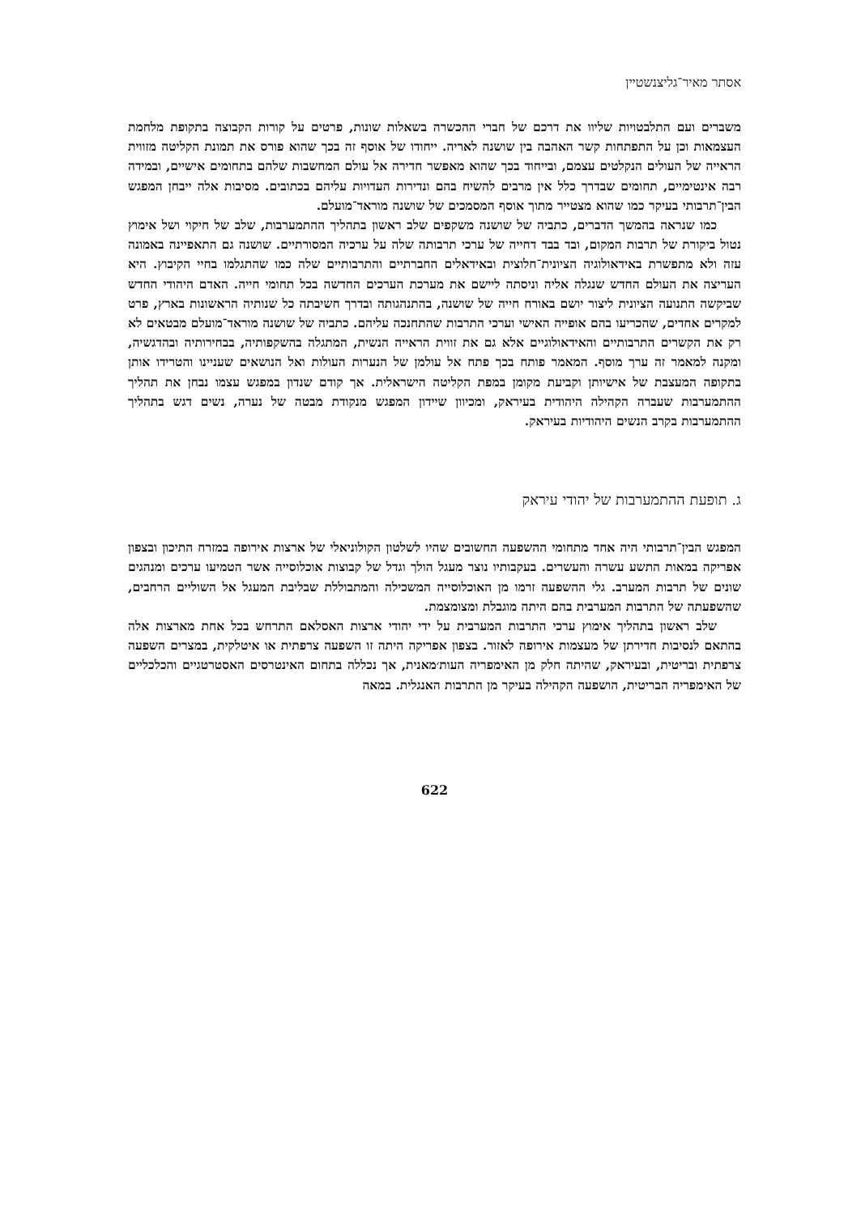אסתר מאיר־גליצנשטיין
משברים ועם התלבטויות שליוו את דרכם של חברי ההכשרה בשאלות שונות, פרטים על קורות הקבוצה בתקופת מלחמת העצמאות וכן על התפתחות קשר האהבה בין שושנה לאריה. ייחודו של אוסף זה בכך שהוא פורס את תמונת הקליטה מזווית הראייה של העולים הנקלטים עצמם, ובייחוד בכך שהוא מאפשר חדירה אל עולם המחשבות שלהם בתחומים אישיים, ובמידה רבה אינטימיים, תחומים שבדרך כלל אין מרבים להשיח בהם ונדירות העדויות עליהם בכתובים. מסיבות אלה ייבחן המפגש הבין־תרבותי בעיקר כמו שהוא מצטייר מתוך אוסף המסמכים של שושנה מוראד־מועלם.
כמו שנראה בהמשך הדברים, כתביה של שושנה משקפים שלב ראשון בתהליך ההתמערבות, שלב של חיקוי ושל אימוץ נטול ביקורת של תרבות המקום, ובד בבד דחייה של ערכי תרבותה שלה על ערכיה המסורתיים. שושנה גם התאפיינה באמונה עזה ולא מתפשרת באידאולוגיה הציונית־חלוצית ובאידאלים החברתיים והתרבותיים שלה כמו שהתגלמו בחיי הקיבוץ. היא העריצה את העולם החדש שנגלה אליה וניסתה ליישם את מערכת הערכים החדשה בכל תחומי חייה. האדם היהודי החדש שביקשה התנועה הציונית ליצור יושם באורח חייה של שושנה, בהתנהגותה ובדרך חשיבתה כל שנותיה הראשונות בארץ, פרט למקרים אחדים, שהכריעו בהם אופייה האישי וערכי התרבות שהתחנכה עליהם. כתביה של שושנה מוראד־מועלם מבטאים לא רק את הקשרים התרבותיים והאידאולוגיים אלא גם את זווית הראייה הנשית, המתגלה בהשקפותיה, בבחירותיה ובהדגשיה, ומקנה למאמר זה ערך מוסף. המאמר פותח בכך פתח אל עולמן של הנערות העולות ואל הנושאים שעניינו והטרידו אותן בתקופה המעצבת של אישיותן וקביעת מקומן במפת הקליטה הישראלית. אך קודם שנדון במפגש עצמו נבחן את תהליך ההתמערבות שעברה הקהילה היהודית בעיראק, ומכיוון שיידון המפגש מנקודת מבטה של נערה, נשים דגש בתהליך ההתמערבות בקרב הנשים היהודיות בעיראק.
ג. תופעת ההתמערבות של יהודי עיראק
המפגש הבין־תרבותי היה אחד מתחומי ההשפעה החשובים שהיו לשלטון הקולוניאלי של ארצות אירופה במזרח התיכון ובצפון אפריקה במאות התשע עשרה והעשרים. בעקבותיו נוצר מעגל הולך וגדל של קבוצות אוכלוסייה אשר הטמיעו ערכים ומנהגים שונים של תרבות המערב. גלי ההשפעה זרמו מן האוכלוסייה המשכילה והמתבוללת שבליבת המעגל אל השוליים הרחבים, שהשפעתה של התרבות המערבית בהם היתה מוגבלת ומצומצמת.
שלב ראשון בתהליך אימוץ ערכי התרבות המערבית על ידי יהודי ארצות האסלאם התרחש בכל אחת מארצות אלה בהתאם לנסיבות חדירתן של מעצמות אירופה לאזור. בצפון אפריקה היתה זו השפעה צרפתית או איטלקית, במצרים השפעה צרפתית ובריטית, ובעיראק, שהיתה חלק מן האימפריה העות׳מאנית, אך נכללה בתחום האינטרסים האסטרטגיים והכלכליים של האימפריה הבריטית, הושפעה הקהילה בעיקר מן התרבות האנגלית. במאה
622